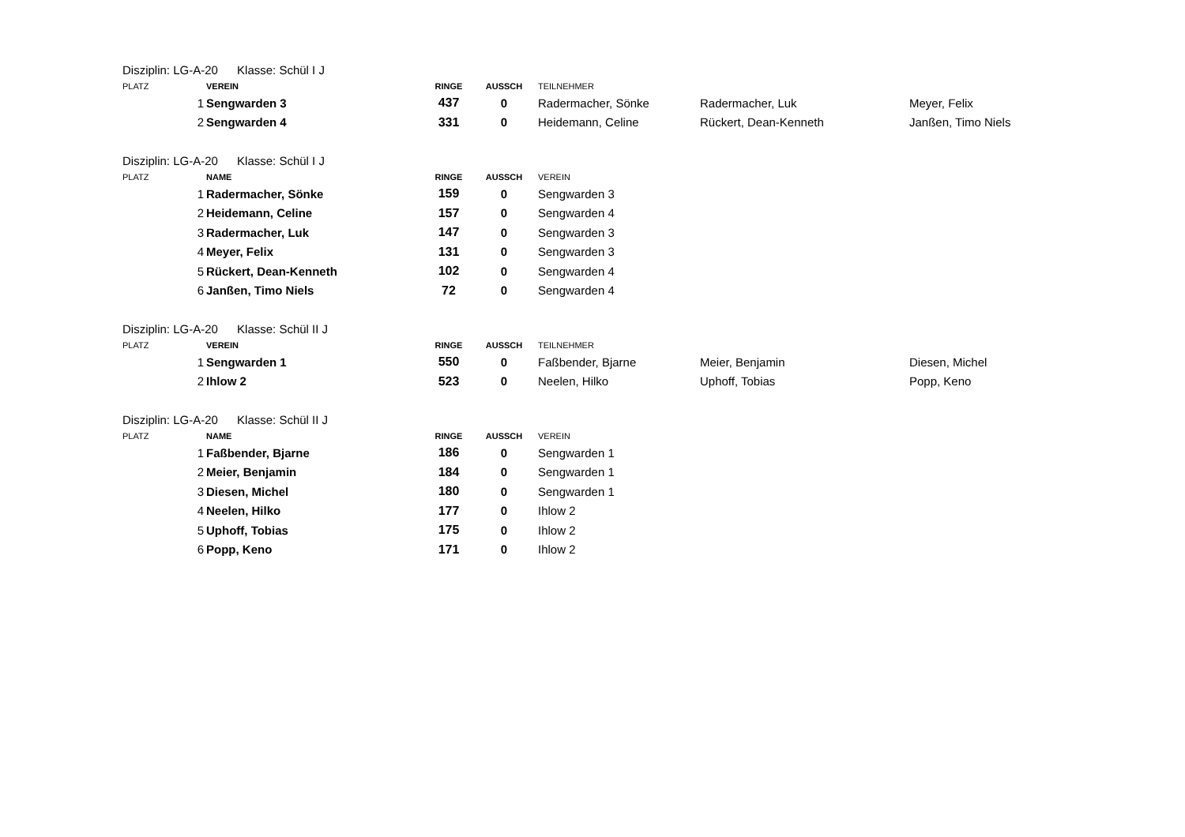Disziplin: LG-A-20 Klasse: Schül I J
| PLATZ | VEREIN | RINGE | AUSSCH | TEILNEHMER | | |
| --- | --- | --- | --- | --- | --- | --- |
| 1 | Sengwarden 3 | 437 | 0 | Radermacher, Sönke | Radermacher, Luk | Meyer, Felix |
| 2 | Sengwarden 4 | 331 | 0 | Heidemann, Celine | Rückert, Dean-Kenneth | Janßen, Timo Niels |
Disziplin: LG-A-20 Klasse: Schül I J
| PLATZ | NAME | RINGE | AUSSCH | VEREIN |
| --- | --- | --- | --- | --- |
| 1 | Radermacher, Sönke | 159 | 0 | Sengwarden 3 |
| 2 | Heidemann, Celine | 157 | 0 | Sengwarden 4 |
| 3 | Radermacher, Luk | 147 | 0 | Sengwarden 3 |
| 4 | Meyer, Felix | 131 | 0 | Sengwarden 3 |
| 5 | Rückert, Dean-Kenneth | 102 | 0 | Sengwarden 4 |
| 6 | Janßen, Timo Niels | 72 | 0 | Sengwarden 4 |
Disziplin: LG-A-20 Klasse: Schül II J
| PLATZ | VEREIN | RINGE | AUSSCH | TEILNEHMER | | |
| --- | --- | --- | --- | --- | --- | --- |
| 1 | Sengwarden 1 | 550 | 0 | Faßbender, Bjarne | Meier, Benjamin | Diesen, Michel |
| 2 | Ihlow 2 | 523 | 0 | Neelen, Hilko | Uphoff, Tobias | Popp, Keno |
Disziplin: LG-A-20 Klasse: Schül II J
| PLATZ | NAME | RINGE | AUSSCH | VEREIN |
| --- | --- | --- | --- | --- |
| 1 | Faßbender, Bjarne | 186 | 0 | Sengwarden 1 |
| 2 | Meier, Benjamin | 184 | 0 | Sengwarden 1 |
| 3 | Diesen, Michel | 180 | 0 | Sengwarden 1 |
| 4 | Neelen, Hilko | 177 | 0 | Ihlow 2 |
| 5 | Uphoff, Tobias | 175 | 0 | Ihlow 2 |
| 6 | Popp, Keno | 171 | 0 | Ihlow 2 |